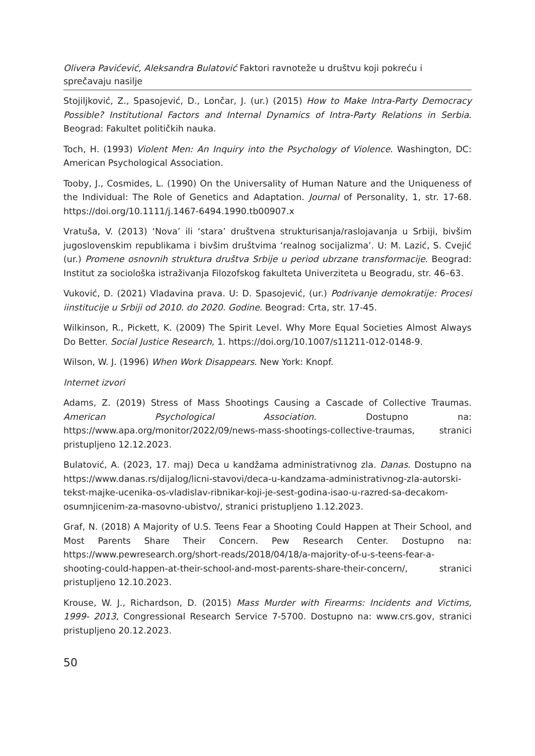Olivera Pavićević, Aleksandra Bulatović Faktori ravnoteže u društvu koji pokreću i sprečavaju nasilje
Stojiljković, Z., Spasojević, D., Lončar, J. (ur.) (2015) How to Make Intra-Party Democracy Possible? Institutional Factors and Internal Dynamics of Intra-Party Relations in Serbia. Beograd: Fakultet političkih nauka.
Toch, H. (1993) Violent Men: An Inquiry into the Psychology of Violence. Washington, DC: American Psychological Association.
Tooby, J., Cosmides, L. (1990) On the Universality of Human Nature and the Uniqueness of the Individual: The Role of Genetics and Adaptation. Journal of Personality, 1, str. 17-68. https://doi.org/10.1111/j.1467-6494.1990.tb00907.x
Vratuša, V. (2013) ‘Nova’ ili ‘stara’ društvena strukturisanja/raslojavanja u Srbiji, bivšim jugoslovenskim republikama i bivšim društvima ‘realnog socijalizma’. U: M. Lazić, S. Cvejić (ur.) Promene osnovnih struktura društva Srbije u period ubrzane transformacije. Beograd: Institut za sociološka istraživanja Filozofskog fakulteta Univerziteta u Beogradu, str. 46–63.
Vuković, D. (2021) Vladavina prava. U: D. Spasojević, (ur.) Podrivanje demokratije: Procesi iinstitucije u Srbiji od 2010. do 2020. Godine. Beograd: Crta, str. 17-45.
Wilkinson, R., Pickett, K. (2009) The Spirit Level. Why More Equal Societies Almost Always Do Better. Social Justice Research, 1. https://doi.org/10.1007/s11211-012-0148-9.
Wilson, W. J. (1996) When Work Disappears. New York: Knopf.
Internet izvori
Adams, Z. (2019) Stress of Mass Shootings Causing a Cascade of Collective Traumas. American Psychological Association. Dostupno na: https://www.apa.org/monitor/2022/09/news-mass-shootings-collective-traumas, stranici pristupljeno 12.12.2023.
Bulatović, A. (2023, 17. maj) Deca u kandžama administrativnog zla. Danas. Dostupno na https://www.danas.rs/dijalog/licni-stavovi/deca-u-kandzama-administrativnog-zla-autorski-tekst-majke-ucenika-os-vladislav-ribnikar-koji-je-sest-godina-isao-u-razred-sa-decakom-osumnjicenim-za-masovno-ubistvo/, stranici pristupljeno 1.12.2023.
Graf, N. (2018) A Majority of U.S. Teens Fear a Shooting Could Happen at Their School, and Most Parents Share Their Concern. Pew Research Center. Dostupno na: https://www.pewresearch.org/short-reads/2018/04/18/a-majority-of-u-s-teens-fear-a-shooting-could-happen-at-their-school-and-most-parents-share-their-concern/, stranici pristupljeno 12.10.2023.
Krouse, W. J., Richardson, D. (2015) Mass Murder with Firearms: Incidents and Victims, 1999- 2013, Congressional Research Service 7-5700. Dostupno na: www.crs.gov, stranici pristupljeno 20.12.2023.
50